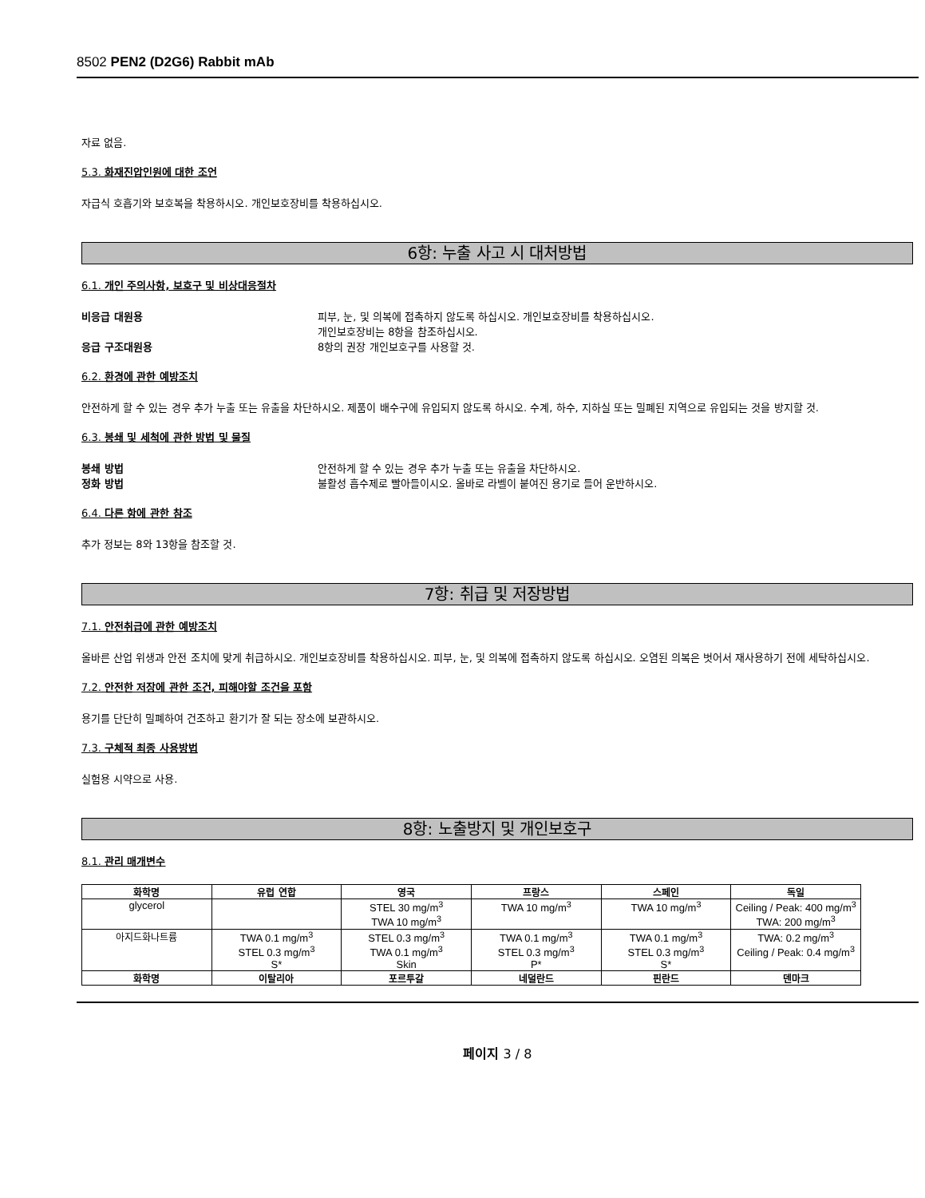8502 PEN2 (D2G6) Rabbit mAb
자료 없음.
5.3. 화재진압인원에 대한 조언
자급식 호흡기와 보호복을 착용하시오. 개인보호장비를 착용하십시오.
6항: 누출 사고 시 대처방법
6.1. 개인 주의사항, 보호구 및 비상대응절차
비응급 대원용 피부, 눈, 및 의복에 접촉하지 않도록 하십시오. 개인보호장비를 착용하십시오.
개인보호장비는 8항을 참조하십시오.
응급 구조대원용 8항의 권장 개인보호구를 사용할 것.
6.2. 환경에 관한 예방조치
안전하게 할 수 있는 경우 추가 누출 또는 유출을 차단하시오. 제품이 배수구에 유입되지 않도록 하시오. 수계, 하수, 지하실 또는 밀폐된 지역으로 유입되는 것을 방지할 것.
6.3. 봉쇄 및 세척에 관한 방법 및 물질
봉쇄 방법 안전하게 할 수 있는 경우 추가 누출 또는 유출을 차단하시오.
정화 방법 불활성 흡수제로 빨아들이시오. 올바로 라벨이 붙여진 용기로 들어 운반하시오.
6.4. 다른 항에 관한 참조
추가 정보는 8와 13항을 참조할 것.
7항: 취급 및 저장방법
7.1. 안전취급에 관한 예방조치
올바른 산업 위생과 안전 조치에 맞게 취급하시오. 개인보호장비를 착용하십시오. 피부, 눈, 및 의복에 접촉하지 않도록 하십시오. 오염된 의복은 벗어서 재사용하기 전에 세탁하십시오.
7.2. 안전한 저장에 관한 조건, 피해야할 조건을 포함
용기를 단단히 밀폐하여 건조하고 환기가 잘 되는 장소에 보관하시오.
7.3. 구체적 최종 사용방법
실험용 시약으로 사용.
8항: 노출방지 및 개인보호구
8.1. 관리 매개변수
| 화학명 | 유럽 연합 | 영국 | 프랑스 | 스페인 | 독일 |
| --- | --- | --- | --- | --- | --- |
| glycerol | | STEL 30 mg/m<sup>3</sup> TWA 10 mg/m<sup>3</sup> | TWA 10 mg/m<sup>3</sup> | TWA 10 mg/m<sup>3</sup> | Ceiling / Peak: 400 mg/m<sup>3</sup> TWA: 200 mg/m<sup>3</sup> |
| 아지드화나트륨 | TWA 0.1 mg/m<sup>3</sup> STEL 0.3 mg/m<sup>3</sup> S* | STEL 0.3 mg/m<sup>3</sup> TWA 0.1 mg/m<sup>3</sup> Skin | TWA 0.1 mg/m<sup>3</sup> STEL 0.3 mg/m<sup>3</sup> P* | TWA 0.1 mg/m<sup>3</sup> STEL 0.3 mg/m<sup>3</sup> S* | TWA: 0.2 mg/m<sup>3</sup> Ceiling / Peak: 0.4 mg/m<sup>3</sup> |
| 화학명 | 이탈리아 | 포르투갈 | 네덜란드 | 핀란드 | 덴마크 |
페이지 3 / 8